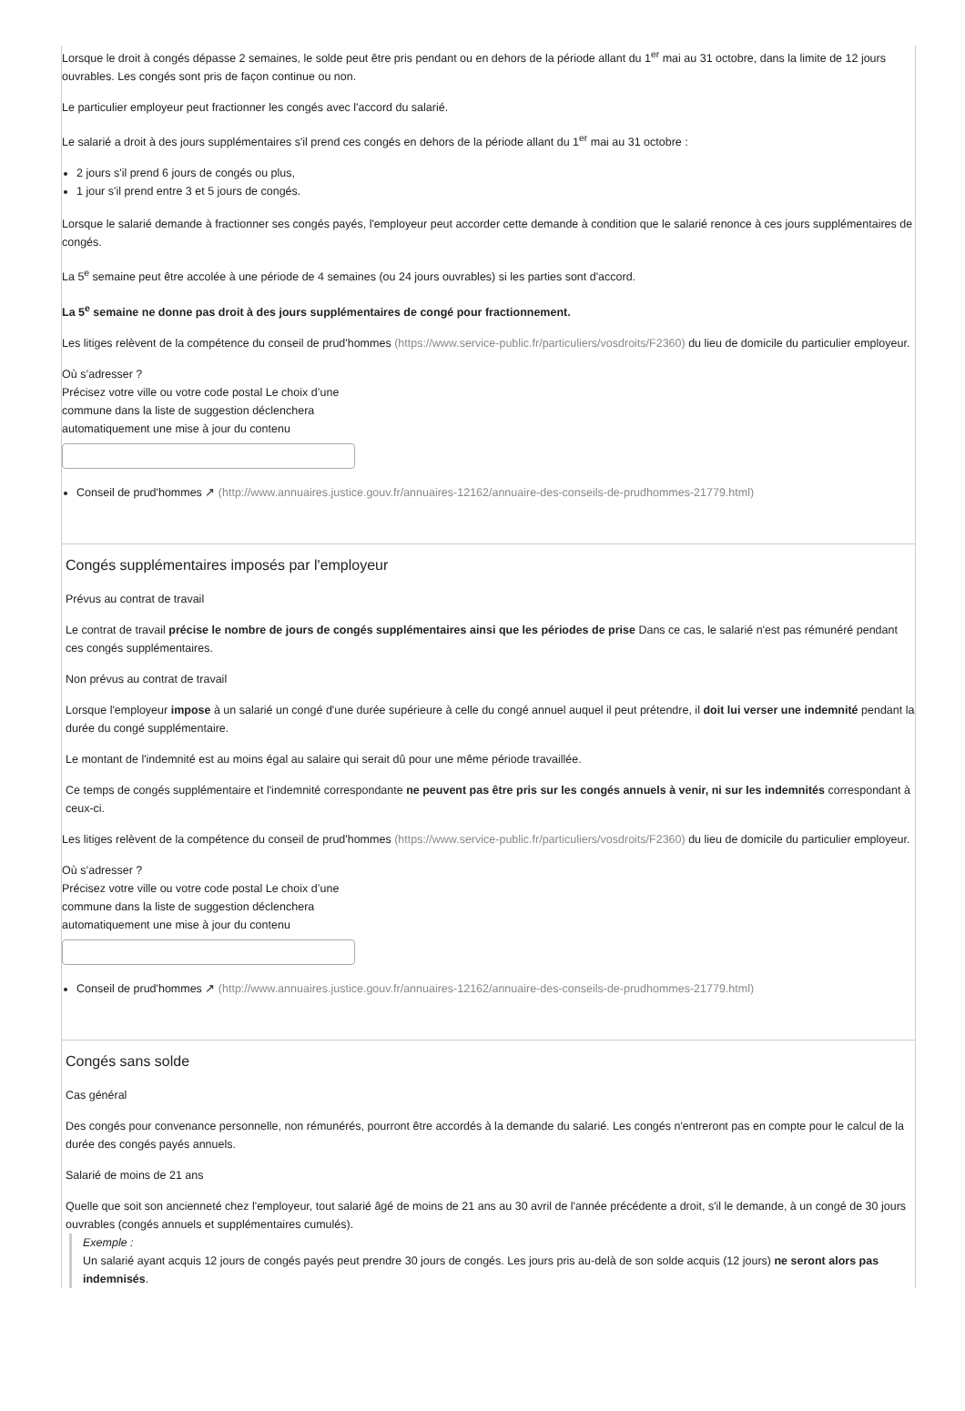Lorsque le droit à congés dépasse 2 semaines, le solde peut être pris pendant ou en dehors de la période allant du 1<sup>er</sup> mai au 31 octobre, dans la limite de 12 jours ouvrables. Les congés sont pris de façon continue ou non.
Le particulier employeur peut fractionner les congés avec l'accord du salarié.
Le salarié a droit à des jours supplémentaires s'il prend ces congés en dehors de la période allant du 1<sup>er</sup> mai au 31 octobre :
2 jours s'il prend 6 jours de congés ou plus,
1 jour s'il prend entre 3 et 5 jours de congés.
Lorsque le salarié demande à fractionner ses congés payés, l'employeur peut accorder cette demande à condition que le salarié renonce à ces jours supplémentaires de congés.
La 5<sup>e</sup> semaine peut être accolée à une période de 4 semaines (ou 24 jours ouvrables) si les parties sont d'accord.
La 5<sup>e</sup> semaine ne donne pas droit à des jours supplémentaires de congé pour fractionnement.
Les litiges relèvent de la compétence du conseil de prud'hommes (https://www.service-public.fr/particuliers/vosdroits/F2360) du lieu de domicile du particulier employeur.
Où s’adresser ?
Précisez votre ville ou votre code postal Le choix d’une commune dans la liste de suggestion déclenchera automatiquement une mise à jour du contenu
Conseil de prud'hommes ↗ (http://www.annuaires.justice.gouv.fr/annuaires-12162/annuaire-des-conseils-de-prudhommes-21779.html)
Congés supplémentaires imposés par l'employeur
Prévus au contrat de travail
Le contrat de travail précise le nombre de jours de congés supplémentaires ainsi que les périodes de prise Dans ce cas, le salarié n'est pas rémunéré pendant ces congés supplémentaires.
Non prévus au contrat de travail
Lorsque l'employeur impose à un salarié un congé d'une durée supérieure à celle du congé annuel auquel il peut prétendre, il doit lui verser une indemnité pendant la durée du congé supplémentaire.
Le montant de l'indemnité est au moins égal au salaire qui serait dû pour une même période travaillée.
Ce temps de congés supplémentaire et l'indemnité correspondante ne peuvent pas être pris sur les congés annuels à venir, ni sur les indemnités correspondant à ceux-ci.
Les litiges relèvent de la compétence du conseil de prud'hommes (https://www.service-public.fr/particuliers/vosdroits/F2360) du lieu de domicile du particulier employeur.
Où s’adresser ?
Précisez votre ville ou votre code postal Le choix d’une commune dans la liste de suggestion déclenchera automatiquement une mise à jour du contenu
Conseil de prud'hommes ↗ (http://www.annuaires.justice.gouv.fr/annuaires-12162/annuaire-des-conseils-de-prudhommes-21779.html)
Congés sans solde
Cas général
Des congés pour convenance personnelle, non rémunérés, pourront être accordés à la demande du salarié. Les congés n'entreront pas en compte pour le calcul de la durée des congés payés annuels.
Salarié de moins de 21 ans
Quelle que soit son ancienneté chez l'employeur, tout salarié âgé de moins de 21 ans au 30 avril de l'année précédente a droit, s'il le demande, à un congé de 30 jours ouvrables (congés annuels et supplémentaires cumulés).
Exemple :
Un salarié ayant acquis 12 jours de congés payés peut prendre 30 jours de congés. Les jours pris au-delà de son solde acquis (12 jours) ne seront alors pas indemnisés.